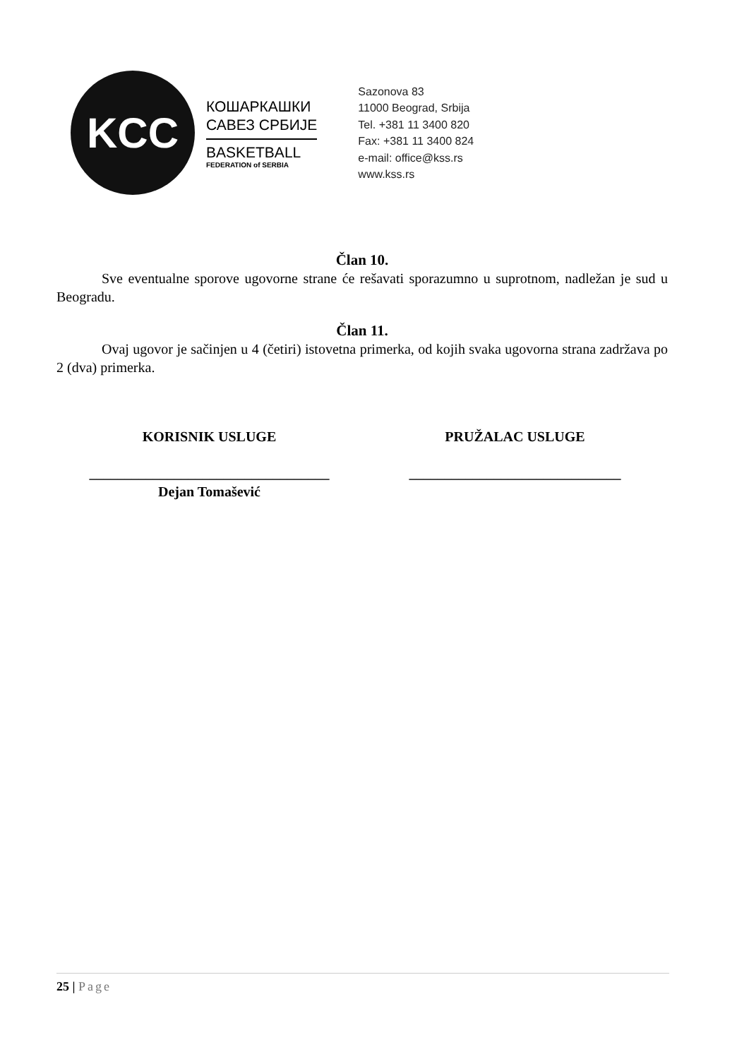KCC
КОШАРКАШКИ
САВЕЗ СРБИЈЕ
BASKETBALL
FEDERATION of SERBIA
Sazonova 83
11000 Beograd, Srbija
Tel. +381 11 3400 820
Fax: +381 11 3400 824
e-mail: office@kss.rs
www.kss.rs
Član 10.
Sve eventualne sporove ugovorne strane će rešavati sporazumno u suprotnom, nadležan je sud u Beogradu.
Član 11.
Ovaj ugovor je sačinjen u 4 (četiri) istovetna primerka, od kojih svaka ugovorna strana zadržava po 2 (dva) primerka.
KORISNIK USLUGE PRUŽALAC USLUGE
__________________________________
Dejan Tomašević
______________________________
25 | Page